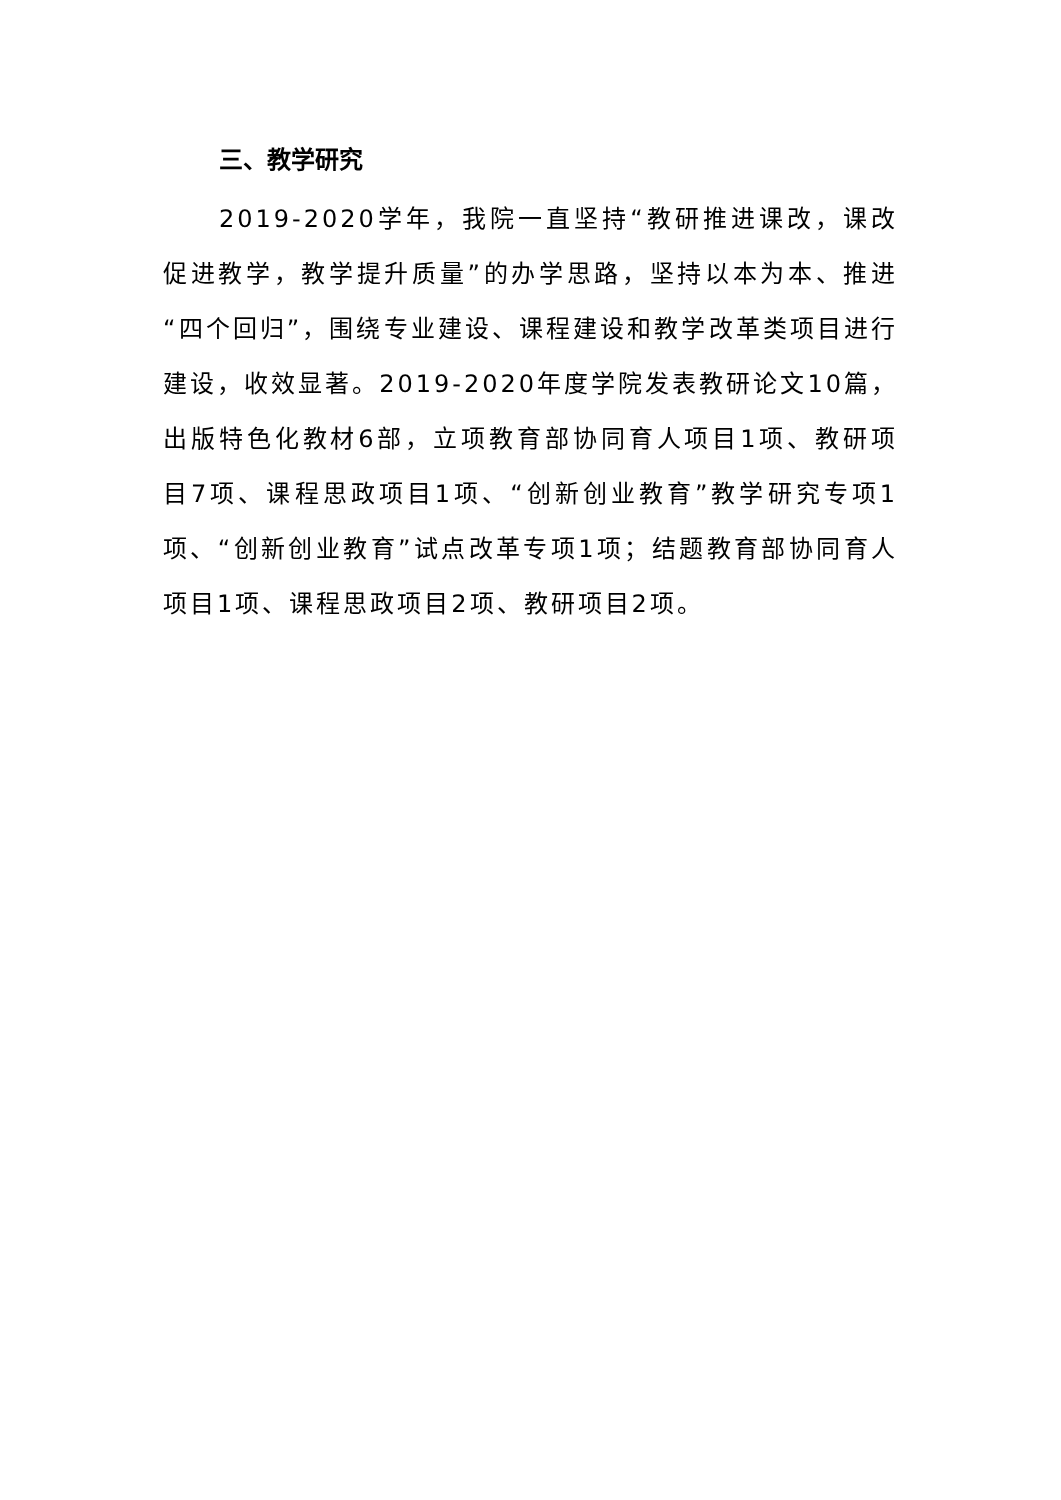三、教学研究
2019-2020学年，我院一直坚持“教研推进课改，课改促进教学，教学提升质量”的办学思路，坚持以本为本、推进“四个回归”，围绕专业建设、课程建设和教学改革类项目进行建设，收效显著。2019-2020年度学院发表教研论文10篇，出版特色化教材6部，立项教育部协同育人项目1项、教研项目7项、课程思政项目1项、“创新创业教育”教学研究专项1项、“创新创业教育”试点改革专项1项；结题教育部协同育人项目1项、课程思政项目2项、教研项目2项。